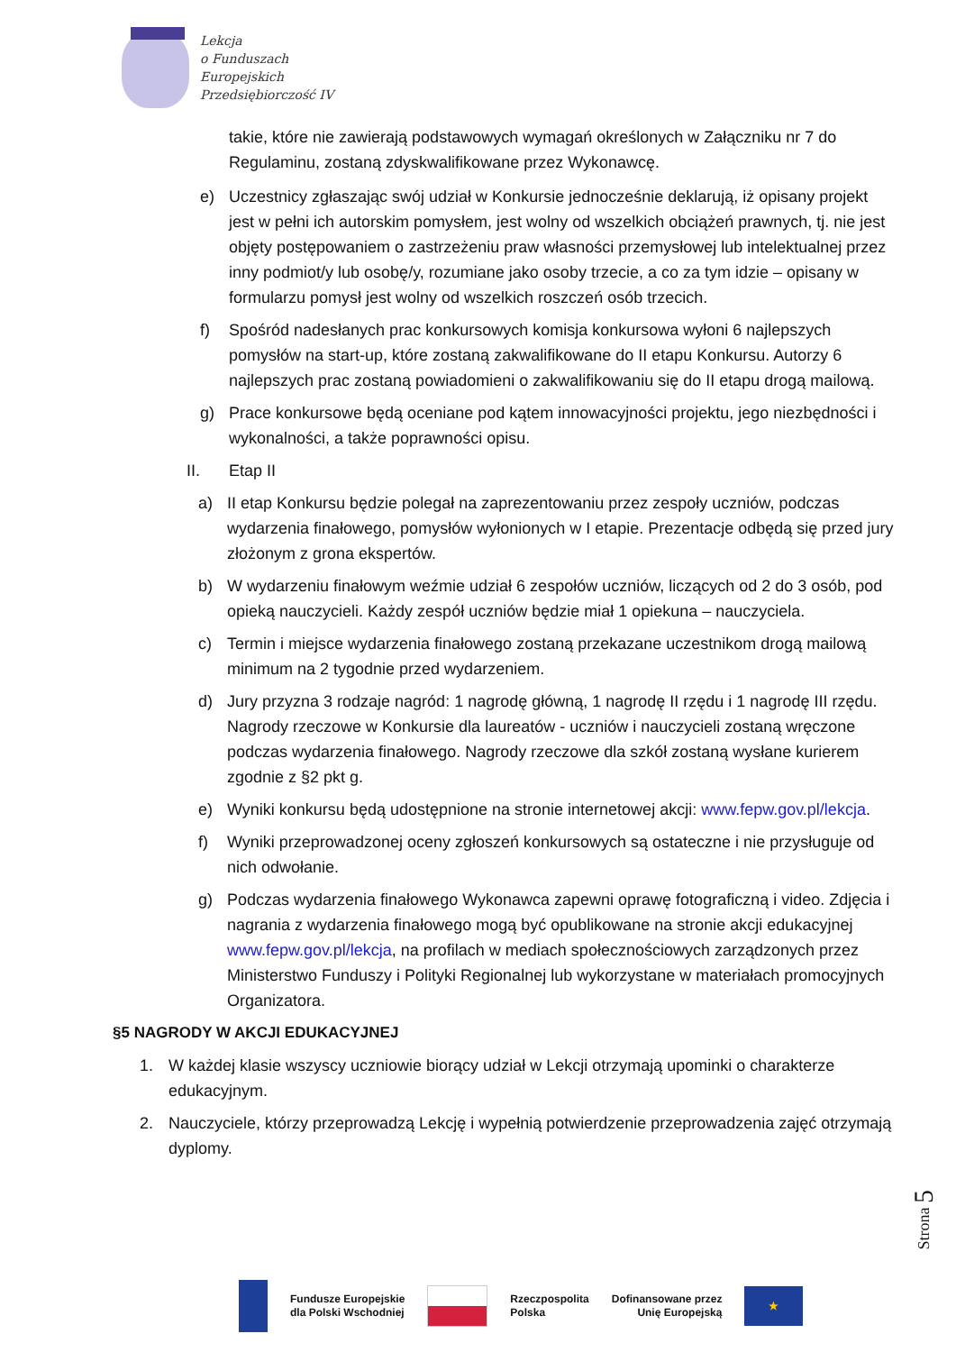Lekcja
o Funduszach
Europejskich
Przedsiębiorczość IV
takie, które nie zawierają podstawowych wymagań określonych w Załączniku nr 7 do Regulaminu, zostaną zdyskwalifikowane przez Wykonawcę.
e) Uczestnicy zgłaszając swój udział w Konkursie jednocześnie deklarują, iż opisany projekt jest w pełni ich autorskim pomysłem, jest wolny od wszelkich obciążeń prawnych, tj. nie jest objęty postępowaniem o zastrzeżeniu praw własności przemysłowej lub intelektualnej przez inny podmiot/y lub osobę/y, rozumiane jako osoby trzecie, a co za tym idzie – opisany w formularzu pomysł jest wolny od wszelkich roszczeń osób trzecich.
f) Spośród nadesłanych prac konkursowych komisja konkursowa wyłoni 6 najlepszych pomysłów na start-up, które zostaną zakwalifikowane do II etapu Konkursu. Autorzy 6 najlepszych prac zostaną powiadomieni o zakwalifikowaniu się do II etapu drogą mailową.
g) Prace konkursowe będą oceniane pod kątem innowacyjności projektu, jego niezbędności i wykonalności, a także poprawności opisu.
II. Etap II
a) II etap Konkursu będzie polegał na zaprezentowaniu przez zespoły uczniów, podczas wydarzenia finałowego, pomysłów wyłonionych w I etapie. Prezentacje odbędą się przed jury złożonym z grona ekspertów.
b) W wydarzeniu finałowym weźmie udział 6 zespołów uczniów, liczących od 2 do 3 osób, pod opieką nauczycieli. Każdy zespół uczniów będzie miał 1 opiekuna – nauczyciela.
c) Termin i miejsce wydarzenia finałowego zostaną przekazane uczestnikom drogą mailową minimum na 2 tygodnie przed wydarzeniem.
d) Jury przyzna 3 rodzaje nagród: 1 nagrodę główną, 1 nagrodę II rzędu i 1 nagrodę III rzędu. Nagrody rzeczowe w Konkursie dla laureatów - uczniów i nauczycieli zostaną wręczone podczas wydarzenia finałowego. Nagrody rzeczowe dla szkół zostaną wysłane kurierem zgodnie z §2 pkt g.
e) Wyniki konkursu będą udostępnione na stronie internetowej akcji: www.fepw.gov.pl/lekcja.
f) Wyniki przeprowadzonej oceny zgłoszeń konkursowych są ostateczne i nie przysługuje od nich odwołanie.
g) Podczas wydarzenia finałowego Wykonawca zapewni oprawę fotograficzną i video. Zdjęcia i nagrania z wydarzenia finałowego mogą być opublikowane na stronie akcji edukacyjnej www.fepw.gov.pl/lekcja, na profilach w mediach społecznościowych zarządzonych przez Ministerstwo Funduszy i Polityki Regionalnej lub wykorzystane w materiałach promocyjnych Organizatora.
§5 NAGRODY W AKCJI EDUKACYJNEJ
1. W każdej klasie wszyscy uczniowie biorący udział w Lekcji otrzymają upominki o charakterze edukacyjnym.
2. Nauczyciele, którzy przeprowadzą Lekcję i wypełnią potwierdzenie przeprowadzenia zajęć otrzymają dyplomy.
Strona 5
Fundusze Europejskie
dla Polski Wschodniej
Rzeczpospolita
Polska
Dofinansowane przez
Unię Europejską
★